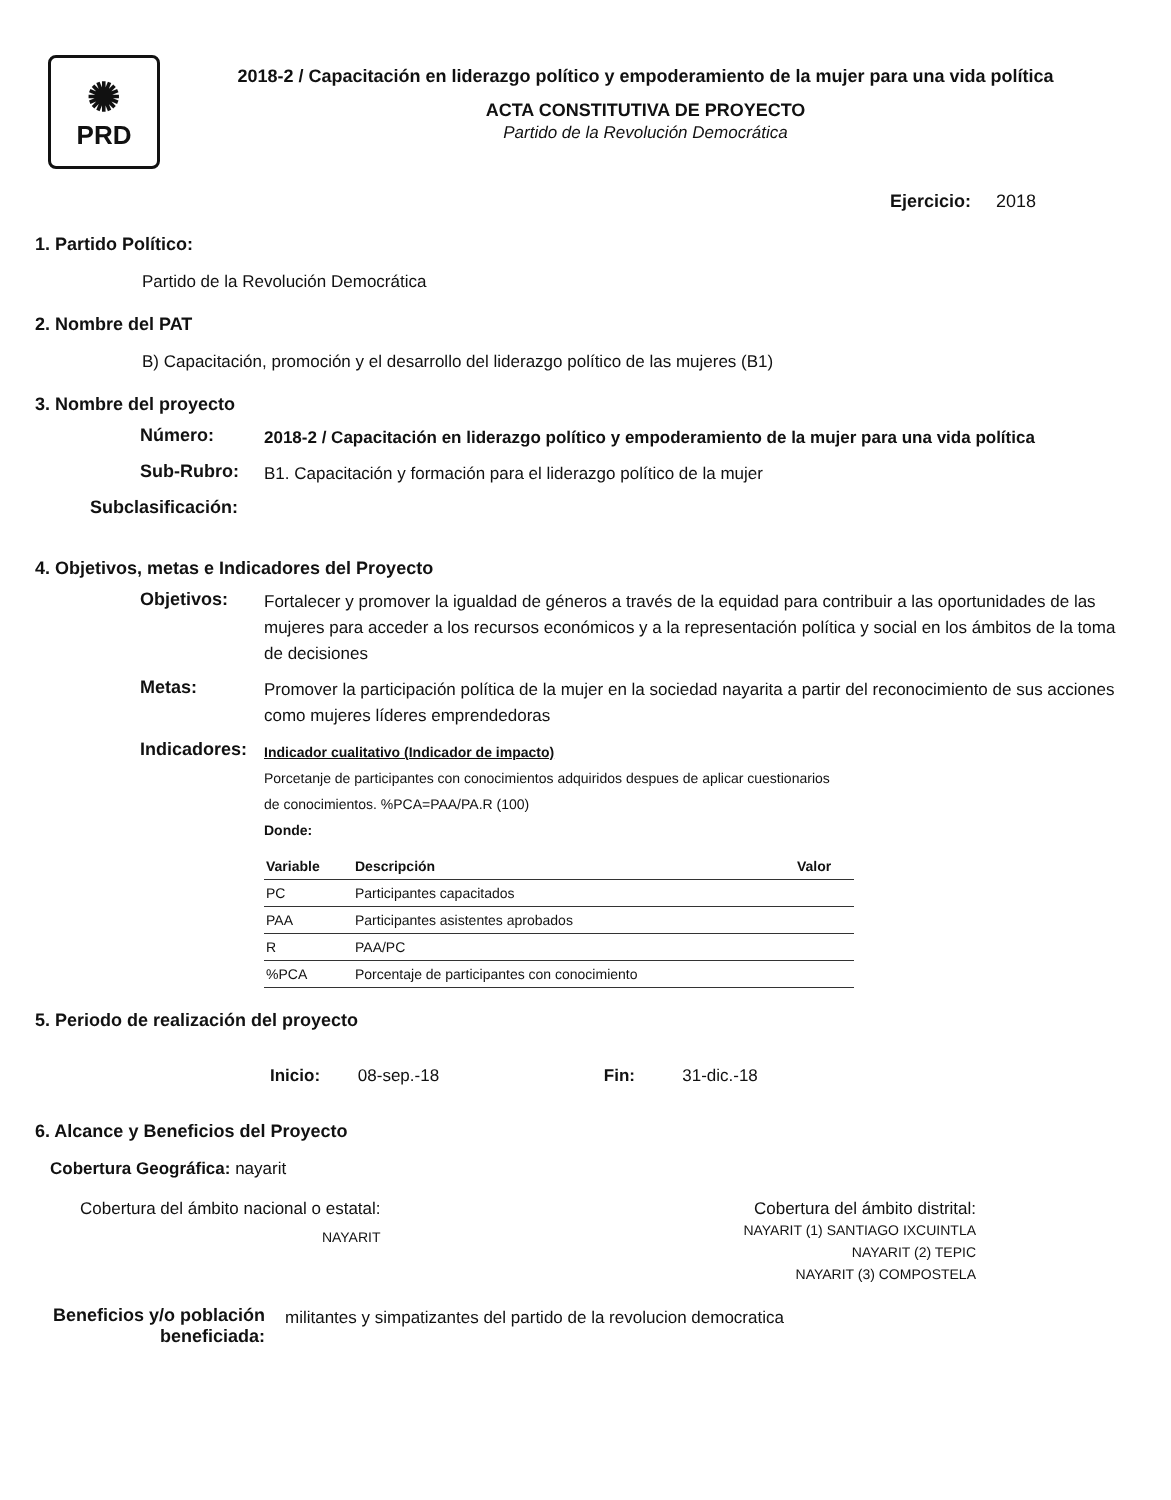✺
PRD
2018-2 / Capacitación en liderazgo político y empoderamiento de la mujer para una vida política
ACTA CONSTITUTIVA DE PROYECTO
Partido de la Revolución Democrática
Ejercicio: 2018
1. Partido Político:
Partido de la Revolución Democrática
2. Nombre del PAT
B) Capacitación, promoción y el desarrollo del liderazgo político de las mujeres (B1)
3. Nombre del proyecto
Número:
2018-2 / Capacitación en liderazgo político y empoderamiento de la mujer para una vida política
Sub-Rubro:
B1. Capacitación y formación para el liderazgo político de la mujer
Subclasificación:
4. Objetivos, metas e Indicadores del Proyecto
Objetivos:
Fortalecer y promover la igualdad de géneros a través de la equidad para contribuir a las oportunidades de las mujeres para acceder a los recursos económicos y a la representación política y social en los ámbitos de la toma de decisiones
Metas:
Promover la participación política de la mujer en la sociedad nayarita a partir del reconocimiento de sus acciones como mujeres líderes emprendedoras
Indicadores:
Indicador cualitativo (Indicador de impacto)
Porcetanje de participantes con conocimientos adquiridos despues de aplicar cuestionarios
de conocimientos. %PCA=PAA/PA.R (100)
Donde:
| Variable | Descripción | Valor |
| --- | --- | --- |
| PC | Participantes capacitados | |
| PAA | Participantes asistentes aprobados | |
| R | PAA/PC | |
| %PCA | Porcentaje de participantes con conocimiento | |
5. Periodo de realización del proyecto
Inicio: 08-sep.-18 Fin: 31-dic.-18
6. Alcance y Beneficios del Proyecto
Cobertura Geográfica: nayarit
Cobertura del ámbito nacional o estatal:
NAYARIT
Cobertura del ámbito distrital:
NAYARIT (1) SANTIAGO IXCUINTLA
NAYARIT (2) TEPIC
NAYARIT (3) COMPOSTELA
Beneficios y/o población beneficiada:
militantes y simpatizantes del partido de la revolucion democratica